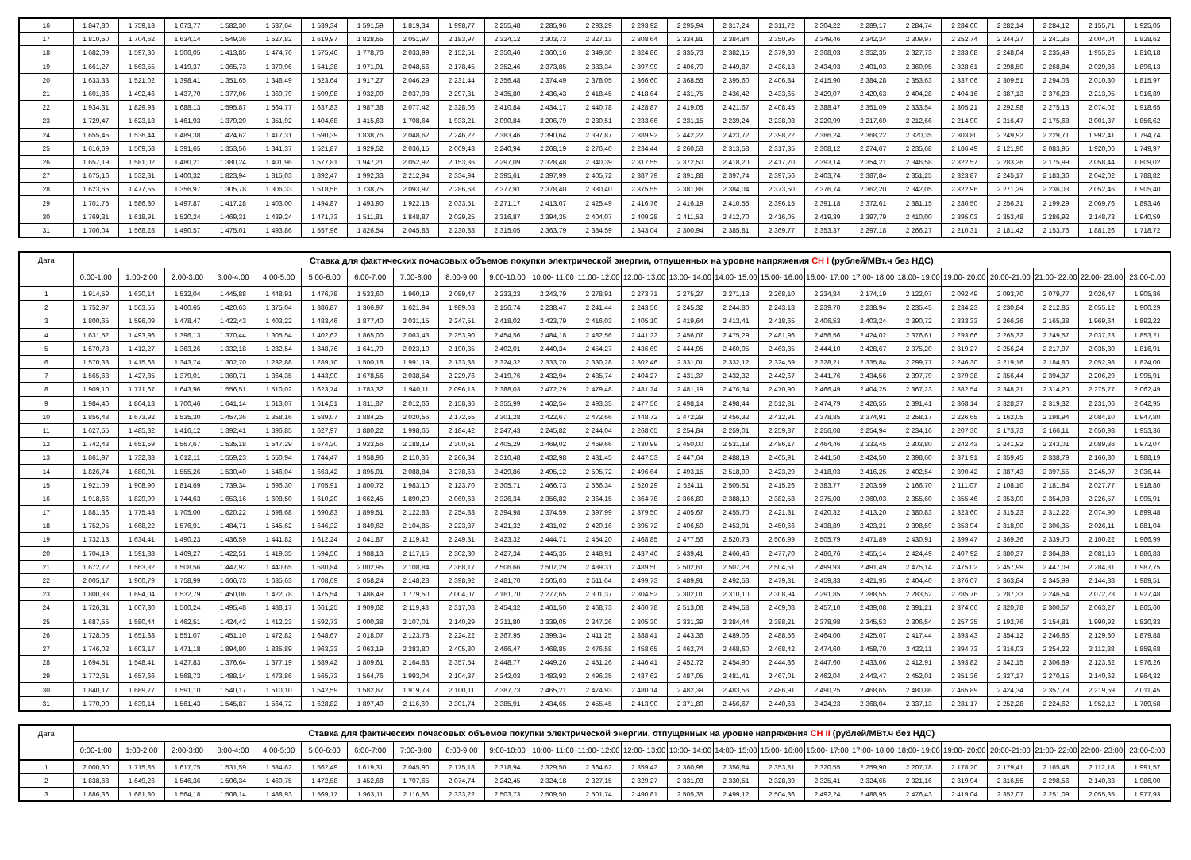| 16 | 1 847,80 | 1 759,13 | 1 673,77 | 1 582,30 | 1 537,64 | 1 539,34 | 1 591,59 | 1 819,34 | 1 998,77 | 2 255,48 | 2 285,96 | 2 293,29 | 2 293,92 | 2 295,94 | 2 317,24 | 2 311,72 | 2 304,22 | 2 289,17 | 2 284,74 | 2 284,60 | 2 282,14 | 2 284,12 | 2 155,71 | 1 925,05 |
| 17 | 1 810,50 | 1 704,62 | 1 634,14 | 1 549,36 | 1 527,82 | 1 619,97 | 1 828,65 | 2 051,97 | 2 183,97 | 2 324,12 | 2 303,73 | 2 327,13 | 2 308,64 | 2 334,81 | 2 384,84 | 2 350,95 | 2 349,46 | 2 342,34 | 2 309,97 | 2 252,74 | 2 244,37 | 2 241,36 | 2 004,04 | 1 828,62 |
| 18 | 1 682,09 | 1 597,36 | 1 506,05 | 1 413,85 | 1 474,76 | 1 575,46 | 1 778,76 | 2 033,99 | 2 152,51 | 2 350,46 | 2 360,16 | 2 349,30 | 2 324,86 | 2 335,73 | 2 382,15 | 2 379,80 | 2 368,03 | 2 352,35 | 2 327,73 | 2 283,08 | 2 248,04 | 2 235,49 | 1 955,25 | 1 810,18 |
| 19 | 1 661,27 | 1 563,55 | 1 419,37 | 1 365,73 | 1 370,96 | 1 541,38 | 1 971,01 | 2 048,56 | 2 178,45 | 2 352,46 | 2 373,85 | 2 383,34 | 2 397,99 | 2 406,70 | 2 449,87 | 2 436,13 | 2 434,93 | 2 401,03 | 2 360,05 | 2 328,61 | 2 298,50 | 2 268,84 | 2 029,36 | 1 896,13 |
| 20 | 1 633,33 | 1 521,02 | 1 398,41 | 1 351,65 | 1 348,49 | 1 523,64 | 1 917,27 | 2 046,29 | 2 231,44 | 2 356,48 | 2 374,49 | 2 378,05 | 2 366,60 | 2 368,55 | 2 395,60 | 2 406,84 | 2 415,90 | 2 384,28 | 2 353,63 | 2 337,06 | 2 309,51 | 2 294,03 | 2 010,30 | 1 815,97 |
| 21 | 1 601,86 | 1 492,46 | 1 437,70 | 1 377,06 | 1 369,79 | 1 509,98 | 1 932,09 | 2 037,98 | 2 297,31 | 2 435,80 | 2 436,43 | 2 418,45 | 2 418,64 | 2 431,75 | 2 436,42 | 2 433,65 | 2 429,07 | 2 420,63 | 2 404,28 | 2 404,16 | 2 387,13 | 2 376,23 | 2 213,95 | 1 916,89 |
| 22 | 1 934,31 | 1 829,93 | 1 688,13 | 1 595,87 | 1 564,77 | 1 637,83 | 1 987,38 | 2 077,42 | 2 328,06 | 2 410,84 | 2 434,17 | 2 440,78 | 2 428,87 | 2 419,05 | 2 421,67 | 2 408,45 | 2 388,47 | 2 351,09 | 2 333,54 | 2 305,21 | 2 292,98 | 2 275,13 | 2 074,02 | 1 918,65 |
| 23 | 1 729,47 | 1 623,18 | 1 461,93 | 1 379,20 | 1 351,92 | 1 404,68 | 1 415,63 | 1 708,64 | 1 933,21 | 2 090,84 | 2 206,79 | 2 230,51 | 2 233,66 | 2 231,15 | 2 239,24 | 2 238,08 | 2 220,99 | 2 217,69 | 2 212,66 | 2 214,90 | 2 216,47 | 2 175,68 | 2 001,37 | 1 856,62 |
| 24 | 1 655,45 | 1 536,44 | 1 489,38 | 1 424,62 | 1 417,31 | 1 590,39 | 1 838,76 | 2 048,62 | 2 246,22 | 2 383,46 | 2 390,64 | 2 397,87 | 2 389,92 | 2 442,22 | 2 423,72 | 2 398,22 | 2 386,24 | 2 368,22 | 2 320,35 | 2 303,80 | 2 249,92 | 2 229,71 | 1 992,41 | 1 794,74 |
| 25 | 1 616,69 | 1 509,58 | 1 391,65 | 1 353,56 | 1 341,37 | 1 521,87 | 1 929,52 | 2 036,15 | 2 069,43 | 2 240,94 | 2 268,19 | 2 276,40 | 2 234,44 | 2 260,53 | 2 313,58 | 2 317,35 | 2 308,12 | 2 274,67 | 2 235,68 | 2 186,49 | 2 121,90 | 2 083,95 | 1 920,06 | 1 749,97 |
| 26 | 1 657,19 | 1 581,02 | 1 480,21 | 1 380,24 | 1 401,96 | 1 577,81 | 1 947,21 | 2 052,92 | 2 153,36 | 2 297,09 | 2 328,48 | 2 340,39 | 2 317,55 | 2 372,50 | 2 418,20 | 2 417,70 | 2 393,14 | 2 354,21 | 2 346,58 | 2 322,57 | 2 283,26 | 2 175,99 | 2 058,44 | 1 809,02 |
| 27 | 1 675,16 | 1 532,31 | 1 400,32 | 1 823,94 | 1 815,03 | 1 892,47 | 1 992,33 | 2 212,94 | 2 334,94 | 2 395,61 | 2 397,99 | 2 405,72 | 2 387,79 | 2 391,88 | 2 397,74 | 2 397,56 | 2 403,74 | 2 387,84 | 2 351,25 | 2 323,87 | 2 245,17 | 2 183,36 | 2 042,02 | 1 788,82 |
| 28 | 1 623,65 | 1 477,55 | 1 356,97 | 1 305,78 | 1 306,33 | 1 518,56 | 1 738,75 | 2 093,97 | 2 286,68 | 2 377,91 | 2 378,40 | 2 380,40 | 2 375,55 | 2 381,86 | 2 384,04 | 2 373,50 | 2 376,74 | 2 362,20 | 2 342,05 | 2 322,96 | 2 271,29 | 2 236,03 | 2 052,46 | 1 905,40 |
| 29 | 1 701,75 | 1 586,80 | 1 497,87 | 1 417,28 | 1 403,00 | 1 494,87 | 1 493,90 | 1 922,18 | 2 033,51 | 2 271,17 | 2 413,07 | 2 425,49 | 2 416,76 | 2 416,19 | 2 410,55 | 2 396,15 | 2 391,18 | 2 372,61 | 2 381,15 | 2 280,50 | 2 256,31 | 2 199,29 | 2 069,76 | 1 893,46 |
| 30 | 1 769,31 | 1 618,91 | 1 520,24 | 1 469,31 | 1 439,24 | 1 471,73 | 1 511,81 | 1 848,87 | 2 029,25 | 2 316,87 | 2 394,35 | 2 404,07 | 2 409,28 | 2 411,53 | 2 412,70 | 2 416,05 | 2 419,39 | 2 397,79 | 2 410,00 | 2 395,03 | 2 353,48 | 2 286,92 | 2 148,73 | 1 940,59 |
| 31 | 1 700,04 | 1 568,28 | 1 490,57 | 1 475,01 | 1 493,86 | 1 557,96 | 1 826,54 | 2 045,83 | 2 230,88 | 2 315,05 | 2 363,79 | 2 384,59 | 2 343,04 | 2 300,94 | 2 385,81 | 2 369,77 | 2 353,37 | 2 297,18 | 2 266,27 | 2 210,31 | 2 181,42 | 2 153,76 | 1 881,26 | 1 718,72 |
| Дата | Ставка для фактических почасовых объемов покупки электрической энергии, отпущенных на уровне напряжения СН I (рублей/МВт.ч без НДС) | | | | | | | | | | | | | | | | | | | | | | | |
| --- | --- | --- | --- | --- | --- | --- | --- | --- | --- | --- | --- | --- | --- | --- | --- | --- | --- | --- | --- | --- | --- | --- | --- | --- |
| | 0:00-1:00 | 1:00-2:00 | 2:00-3:00 | 3:00-4:00 | 4:00-5:00 | 5:00-6:00 | 6:00-7:00 | 7:00-8:00 | 8:00-9:00 | 9:00-10:00 | 10:00- 11:00 | 11:00- 12:00 | 12:00- 13:00 | 13:00- 14:00 | 14:00- 15:00 | 15:00- 16:00 | 16:00- 17:00 | 17:00- 18:00 | 18:00- 19:00 | 19:00- 20:00 | 20:00-21:00 | 21:00- 22:00 | 22:00- 23:00 | 23:00-0:00 |
| 1 | 1 914,59 | 1 630,14 | 1 532,04 | 1 445,88 | 1 448,91 | 1 476,78 | 1 533,60 | 1 960,19 | 2 089,47 | 2 233,23 | 2 243,79 | 2 278,91 | 2 273,71 | 2 275,27 | 2 271,13 | 2 268,10 | 2 234,84 | 2 174,19 | 2 122,07 | 2 092,49 | 2 093,70 | 2 079,77 | 2 026,47 | 1 905,86 |
| 2 | 1 752,97 | 1 563,55 | 1 460,65 | 1 420,63 | 1 375,04 | 1 386,87 | 1 366,97 | 1 621,94 | 1 989,03 | 2 156,74 | 2 238,47 | 2 241,44 | 2 243,56 | 2 245,32 | 2 244,80 | 2 243,18 | 2 239,70 | 2 238,94 | 2 235,45 | 2 234,23 | 2 230,84 | 2 212,85 | 2 055,12 | 1 900,29 |
| 3 | 1 800,65 | 1 596,09 | 1 478,47 | 1 422,43 | 1 403,22 | 1 483,46 | 1 877,40 | 2 031,15 | 2 247,51 | 2 418,02 | 2 423,79 | 2 416,03 | 2 405,10 | 2 419,64 | 2 413,41 | 2 418,65 | 2 406,53 | 2 403,24 | 2 390,72 | 2 333,33 | 2 266,36 | 2 165,38 | 1 969,64 | 1 892,22 |
| 4 | 1 631,52 | 1 493,96 | 1 396,13 | 1 370,44 | 1 305,54 | 1 402,62 | 1 865,00 | 2 063,43 | 2 253,90 | 2 454,56 | 2 484,18 | 2 482,56 | 2 441,22 | 2 456,07 | 2 475,29 | 2 481,96 | 2 456,56 | 2 424,02 | 2 376,61 | 2 293,66 | 2 265,32 | 2 249,57 | 2 037,23 | 1 853,21 |
| 5 | 1 570,78 | 1 412,27 | 1 363,26 | 1 332,18 | 1 282,54 | 1 348,76 | 1 641,79 | 2 023,10 | 2 190,35 | 2 402,01 | 2 440,34 | 2 454,27 | 2 436,69 | 2 444,95 | 2 460,05 | 2 463,85 | 2 444,10 | 2 428,67 | 2 375,20 | 2 319,27 | 2 256,24 | 2 217,97 | 2 035,80 | 1 816,91 |
| 6 | 1 570,33 | 1 415,68 | 1 343,74 | 1 302,70 | 1 232,88 | 1 289,10 | 1 500,18 | 1 991,19 | 2 133,38 | 2 324,32 | 2 333,70 | 2 330,28 | 2 302,46 | 2 331,01 | 2 332,12 | 2 324,59 | 2 328,21 | 2 335,84 | 2 299,77 | 2 246,30 | 2 219,16 | 2 184,80 | 2 052,98 | 1 824,00 |
| 7 | 1 565,63 | 1 427,85 | 1 379,01 | 1 360,71 | 1 364,35 | 1 443,90 | 1 678,56 | 2 038,54 | 2 229,76 | 2 419,76 | 2 432,94 | 2 435,74 | 2 404,27 | 2 431,37 | 2 432,32 | 2 442,67 | 2 441,76 | 2 434,56 | 2 397,79 | 2 379,38 | 2 356,44 | 2 394,37 | 2 206,29 | 1 995,91 |
| 8 | 1 909,10 | 1 771,67 | 1 643,96 | 1 556,51 | 1 510,02 | 1 623,74 | 1 783,32 | 1 940,11 | 2 096,13 | 2 388,03 | 2 472,29 | 2 479,48 | 2 481,24 | 2 481,19 | 2 476,34 | 2 470,90 | 2 466,49 | 2 404,25 | 2 367,23 | 2 382,54 | 2 348,21 | 2 314,20 | 2 275,77 | 2 062,49 |
| 9 | 1 984,46 | 1 864,13 | 1 700,46 | 1 641,14 | 1 613,07 | 1 614,51 | 1 811,87 | 2 012,66 | 2 158,36 | 2 355,99 | 2 462,54 | 2 493,35 | 2 477,56 | 2 498,14 | 2 498,44 | 2 512,81 | 2 474,79 | 2 426,55 | 2 391,41 | 2 368,14 | 2 328,37 | 2 319,32 | 2 231,06 | 2 042,95 |
| 10 | 1 856,48 | 1 673,92 | 1 535,30 | 1 457,36 | 1 358,16 | 1 589,07 | 1 884,25 | 2 020,56 | 2 172,55 | 2 301,28 | 2 422,67 | 2 472,66 | 2 448,72 | 2 472,29 | 2 456,32 | 2 412,91 | 2 378,85 | 2 374,91 | 2 258,17 | 2 226,65 | 2 162,05 | 2 198,94 | 2 084,10 | 1 947,80 |
| 11 | 1 627,55 | 1 485,32 | 1 416,12 | 1 392,41 | 1 396,85 | 1 627,97 | 1 880,22 | 1 998,65 | 2 184,42 | 2 247,43 | 2 245,82 | 2 244,04 | 2 268,65 | 2 254,84 | 2 259,01 | 2 259,87 | 2 256,08 | 2 254,94 | 2 234,16 | 2 207,30 | 2 173,73 | 2 166,11 | 2 050,98 | 1 953,36 |
| 12 | 1 742,43 | 1 651,59 | 1 567,67 | 1 535,18 | 1 547,29 | 1 674,30 | 1 923,56 | 2 188,19 | 2 300,51 | 2 405,29 | 2 469,02 | 2 469,66 | 2 430,99 | 2 450,00 | 2 531,18 | 2 486,17 | 2 464,46 | 2 333,45 | 2 303,80 | 2 242,43 | 2 241,92 | 2 243,01 | 2 089,36 | 1 972,07 |
| 13 | 1 861,97 | 1 732,83 | 1 612,11 | 1 559,23 | 1 550,94 | 1 744,47 | 1 958,96 | 2 110,86 | 2 266,34 | 2 310,48 | 2 432,98 | 2 431,45 | 2 447,53 | 2 447,64 | 2 488,19 | 2 465,91 | 2 441,50 | 2 424,50 | 2 398,60 | 2 371,91 | 2 359,45 | 2 338,79 | 2 166,80 | 1 988,19 |
| 14 | 1 826,74 | 1 680,01 | 1 555,26 | 1 530,40 | 1 546,04 | 1 663,42 | 1 895,01 | 2 088,84 | 2 278,63 | 2 429,86 | 2 495,12 | 2 505,72 | 2 496,64 | 2 493,15 | 2 518,99 | 2 423,29 | 2 418,03 | 2 416,25 | 2 402,54 | 2 390,42 | 2 387,43 | 2 397,55 | 2 245,97 | 2 036,44 |
| 15 | 1 921,09 | 1 908,90 | 1 814,69 | 1 739,34 | 1 696,30 | 1 705,91 | 1 800,72 | 1 983,10 | 2 123,70 | 2 305,71 | 2 466,73 | 2 566,34 | 2 520,29 | 2 524,11 | 2 505,51 | 2 415,26 | 2 383,77 | 2 203,59 | 2 166,70 | 2 111,07 | 2 108,10 | 2 181,84 | 2 027,77 | 1 918,80 |
| 16 | 1 918,66 | 1 829,99 | 1 744,63 | 1 653,16 | 1 608,50 | 1 610,20 | 1 662,45 | 1 890,20 | 2 069,63 | 2 326,34 | 2 356,82 | 2 364,15 | 2 364,78 | 2 366,80 | 2 388,10 | 2 382,58 | 2 375,08 | 2 360,03 | 2 355,60 | 2 355,46 | 2 353,00 | 2 354,98 | 2 226,57 | 1 995,91 |
| 17 | 1 881,36 | 1 775,48 | 1 705,00 | 1 620,22 | 1 598,68 | 1 690,83 | 1 899,51 | 2 122,83 | 2 254,83 | 2 394,98 | 2 374,59 | 2 397,99 | 2 379,50 | 2 405,67 | 2 455,70 | 2 421,81 | 2 420,32 | 2 413,20 | 2 380,83 | 2 323,60 | 2 315,23 | 2 312,22 | 2 074,90 | 1 899,48 |
| 18 | 1 752,95 | 1 668,22 | 1 576,91 | 1 484,71 | 1 545,62 | 1 646,32 | 1 849,62 | 2 104,85 | 2 223,37 | 2 421,32 | 2 431,02 | 2 420,16 | 2 395,72 | 2 406,59 | 2 453,01 | 2 450,66 | 2 438,89 | 2 423,21 | 2 398,59 | 2 353,94 | 2 318,90 | 2 306,35 | 2 026,11 | 1 881,04 |
| 19 | 1 732,13 | 1 634,41 | 1 490,23 | 1 436,59 | 1 441,82 | 1 612,24 | 2 041,87 | 2 119,42 | 2 249,31 | 2 423,32 | 2 444,71 | 2 454,20 | 2 468,85 | 2 477,56 | 2 520,73 | 2 506,99 | 2 505,79 | 2 471,89 | 2 430,91 | 2 399,47 | 2 369,36 | 2 339,70 | 2 100,22 | 1 966,99 |
| 20 | 1 704,19 | 1 591,88 | 1 469,27 | 1 422,51 | 1 419,35 | 1 594,50 | 1 988,13 | 2 117,15 | 2 302,30 | 2 427,34 | 2 445,35 | 2 448,91 | 2 437,46 | 2 439,41 | 2 466,46 | 2 477,70 | 2 486,76 | 2 455,14 | 2 424,49 | 2 407,92 | 2 380,37 | 2 364,89 | 2 081,16 | 1 886,83 |
| 21 | 1 672,72 | 1 563,32 | 1 508,56 | 1 447,92 | 1 440,65 | 1 580,84 | 2 002,95 | 2 108,84 | 2 368,17 | 2 506,66 | 2 507,29 | 2 489,31 | 2 489,50 | 2 502,61 | 2 507,28 | 2 504,51 | 2 499,93 | 2 491,49 | 2 475,14 | 2 475,02 | 2 457,99 | 2 447,09 | 2 284,81 | 1 987,75 |
| 22 | 2 005,17 | 1 900,79 | 1 758,99 | 1 666,73 | 1 635,63 | 1 708,69 | 2 058,24 | 2 148,28 | 2 398,92 | 2 481,70 | 2 505,03 | 2 511,64 | 2 499,73 | 2 489,91 | 2 492,53 | 2 479,31 | 2 459,33 | 2 421,95 | 2 404,40 | 2 376,07 | 2 363,84 | 2 345,99 | 2 144,88 | 1 989,51 |
| 23 | 1 800,33 | 1 694,04 | 1 532,79 | 1 450,06 | 1 422,78 | 1 475,54 | 1 486,49 | 1 779,50 | 2 004,07 | 2 161,70 | 2 277,65 | 2 301,37 | 2 304,52 | 2 302,01 | 2 310,10 | 2 308,94 | 2 291,85 | 2 288,55 | 2 283,52 | 2 285,76 | 2 287,33 | 2 246,54 | 2 072,23 | 1 927,48 |
| 24 | 1 726,31 | 1 607,30 | 1 560,24 | 1 495,48 | 1 488,17 | 1 661,25 | 1 909,62 | 2 119,48 | 2 317,08 | 2 454,32 | 2 461,50 | 2 468,73 | 2 460,78 | 2 513,08 | 2 494,58 | 2 469,08 | 2 457,10 | 2 439,08 | 2 391,21 | 2 374,66 | 2 320,78 | 2 300,57 | 2 063,27 | 1 865,60 |
| 25 | 1 687,55 | 1 580,44 | 1 462,51 | 1 424,42 | 1 412,23 | 1 592,73 | 2 000,38 | 2 107,01 | 2 140,29 | 2 311,80 | 2 339,05 | 2 347,26 | 2 305,30 | 2 331,39 | 2 384,44 | 2 388,21 | 2 378,98 | 2 345,53 | 2 306,54 | 2 257,35 | 2 192,76 | 2 154,81 | 1 990,92 | 1 820,83 |
| 26 | 1 728,05 | 1 651,88 | 1 551,07 | 1 451,10 | 1 472,82 | 1 648,67 | 2 018,07 | 2 123,78 | 2 224,22 | 2 367,95 | 2 399,34 | 2 411,25 | 2 388,41 | 2 443,36 | 2 489,06 | 2 488,56 | 2 464,00 | 2 425,07 | 2 417,44 | 2 393,43 | 2 354,12 | 2 246,85 | 2 129,30 | 1 879,88 |
| 27 | 1 746,02 | 1 603,17 | 1 471,18 | 1 894,80 | 1 885,89 | 1 963,33 | 2 063,19 | 2 283,80 | 2 405,80 | 2 466,47 | 2 468,85 | 2 476,58 | 2 458,65 | 2 462,74 | 2 468,60 | 2 468,42 | 2 474,60 | 2 458,70 | 2 422,11 | 2 394,73 | 2 316,03 | 2 254,22 | 2 112,88 | 1 859,68 |
| 28 | 1 694,51 | 1 548,41 | 1 427,83 | 1 376,64 | 1 377,19 | 1 589,42 | 1 809,61 | 2 164,83 | 2 357,54 | 2 448,77 | 2 449,26 | 2 451,26 | 2 446,41 | 2 452,72 | 2 454,90 | 2 444,36 | 2 447,60 | 2 433,06 | 2 412,91 | 2 393,82 | 2 342,15 | 2 306,89 | 2 123,32 | 1 976,26 |
| 29 | 1 772,61 | 1 657,66 | 1 568,73 | 1 488,14 | 1 473,86 | 1 565,73 | 1 564,76 | 1 993,04 | 2 104,37 | 2 342,03 | 2 483,93 | 2 496,35 | 2 487,62 | 2 487,05 | 2 481,41 | 2 467,01 | 2 462,04 | 2 443,47 | 2 452,01 | 2 351,36 | 2 327,17 | 2 270,15 | 2 140,62 | 1 964,32 |
| 30 | 1 840,17 | 1 689,77 | 1 591,10 | 1 540,17 | 1 510,10 | 1 542,59 | 1 582,67 | 1 919,73 | 2 100,11 | 2 387,73 | 2 465,21 | 2 474,93 | 2 480,14 | 2 482,39 | 2 483,56 | 2 486,91 | 2 490,25 | 2 468,65 | 2 480,86 | 2 465,89 | 2 424,34 | 2 357,78 | 2 219,59 | 2 011,45 |
| 31 | 1 770,90 | 1 639,14 | 1 561,43 | 1 545,87 | 1 564,72 | 1 628,82 | 1 897,40 | 2 116,69 | 2 301,74 | 2 385,91 | 2 434,65 | 2 455,45 | 2 413,90 | 2 371,80 | 2 456,67 | 2 440,63 | 2 424,23 | 2 368,04 | 2 337,13 | 2 281,17 | 2 252,28 | 2 224,62 | 1 952,12 | 1 789,58 |
| Дата | Ставка для фактических почасовых объемов покупки электрической энергии, отпущенных на уровне напряжения СН II (рублей/МВт.ч без НДС) | | | | | | | | | | | | | | | | | | | | | | | |
| --- | --- | --- | --- | --- | --- | --- | --- | --- | --- | --- | --- | --- | --- | --- | --- | --- | --- | --- | --- | --- | --- | --- | --- | --- |
| | 0:00-1:00 | 1:00-2:00 | 2:00-3:00 | 3:00-4:00 | 4:00-5:00 | 5:00-6:00 | 6:00-7:00 | 7:00-8:00 | 8:00-9:00 | 9:00-10:00 | 10:00- 11:00 | 11:00- 12:00 | 12:00- 13:00 | 13:00- 14:00 | 14:00- 15:00 | 15:00- 16:00 | 16:00- 17:00 | 17:00- 18:00 | 18:00- 19:00 | 19:00- 20:00 | 20:00-21:00 | 21:00- 22:00 | 22:00- 23:00 | 23:00-0:00 |
| 1 | 2 000,30 | 1 715,85 | 1 617,75 | 1 531,59 | 1 534,62 | 1 562,49 | 1 619,31 | 2 045,90 | 2 175,18 | 2 318,94 | 2 329,50 | 2 364,62 | 2 359,42 | 2 360,98 | 2 356,84 | 2 353,81 | 2 320,55 | 2 259,90 | 2 207,78 | 2 178,20 | 2 179,41 | 2 165,48 | 2 112,18 | 1 991,57 |
| 2 | 1 838,68 | 1 649,26 | 1 546,36 | 1 506,34 | 1 460,75 | 1 472,58 | 1 452,68 | 1 707,65 | 2 074,74 | 2 242,45 | 2 324,18 | 2 327,15 | 2 329,27 | 2 331,03 | 2 330,51 | 2 328,89 | 2 325,41 | 2 324,65 | 2 321,16 | 2 319,94 | 2 316,55 | 2 298,56 | 2 140,83 | 1 986,00 |
| 3 | 1 886,36 | 1 681,80 | 1 564,18 | 1 508,14 | 1 488,93 | 1 569,17 | 1 963,11 | 2 116,86 | 2 333,22 | 2 503,73 | 2 509,50 | 2 501,74 | 2 490,81 | 2 505,35 | 2 499,12 | 2 504,36 | 2 492,24 | 2 488,95 | 2 476,43 | 2 419,04 | 2 352,07 | 2 251,09 | 2 055,35 | 1 977,93 |